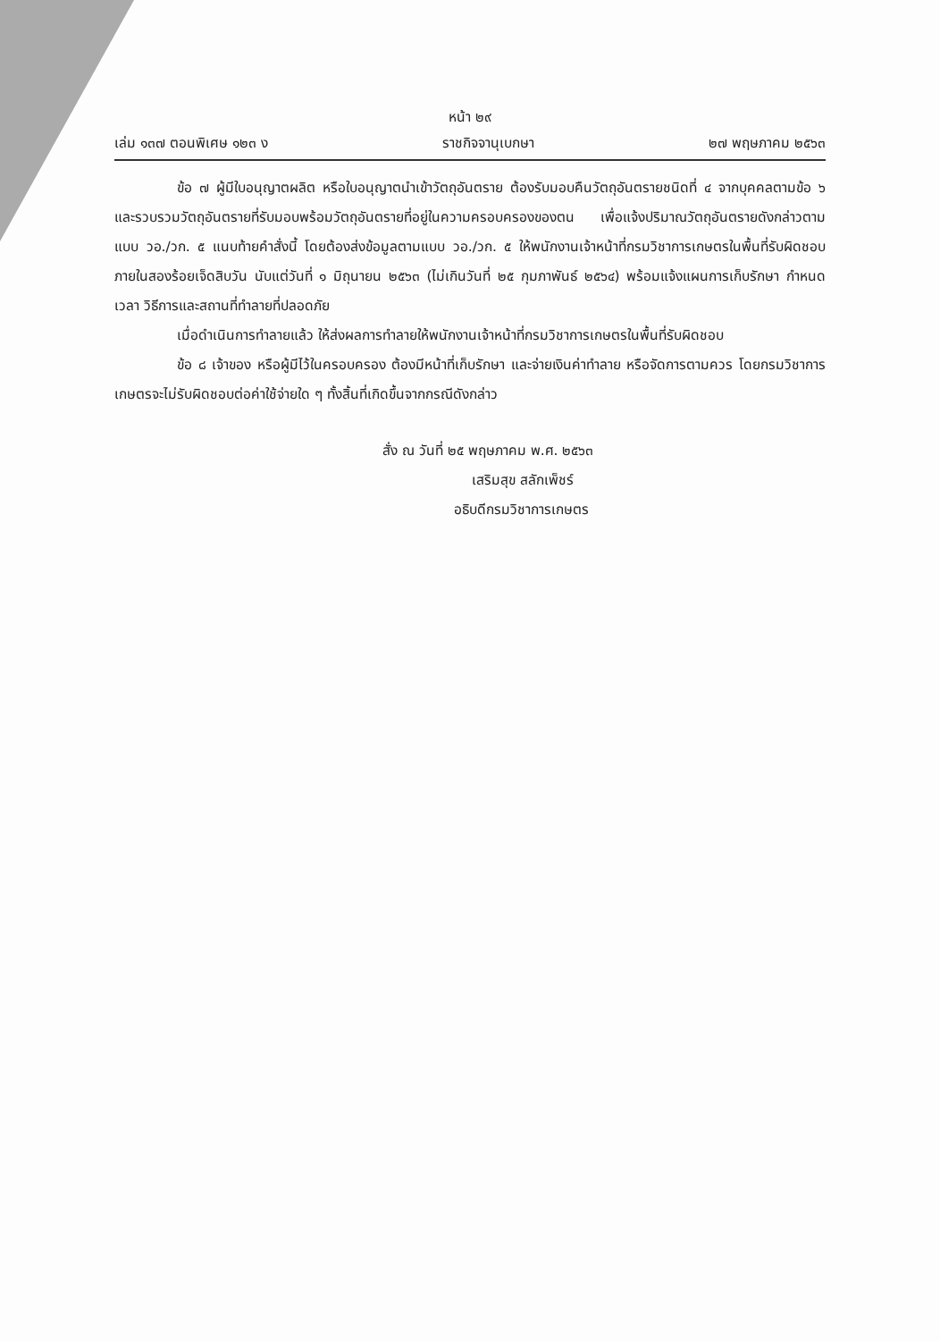หน้า ๒๙
เล่ม ๑๓๗ ตอนพิเศษ ๑๒๓ ง ราชกิจจานุเบกษา ๒๗ พฤษภาคม ๒๕๖๓
ข้อ ๗ ผู้มีใบอนุญาตผลิต หรือใบอนุญาตนำเข้าวัตถุอันตราย ต้องรับมอบคืนวัตถุอันตรายชนิดที่ ๔ จากบุคคลตามข้อ ๖ และรวบรวมวัตถุอันตรายที่รับมอบพร้อมวัตถุอันตรายที่อยู่ในความครอบครองของตน เพื่อแจ้งปริมาณวัตถุอันตรายดังกล่าวตามแบบ วอ./วก. ๕ แนบท้ายคำสั่งนี้ โดยต้องส่งข้อมูลตามแบบ วอ./วก. ๕ ให้พนักงานเจ้าหน้าที่กรมวิชาการเกษตรในพื้นที่รับผิดชอบ ภายในสองร้อยเจ็ดสิบวัน นับแต่วันที่ ๑ มิถุนายน ๒๕๖๓ (ไม่เกินวันที่ ๒๕ กุมภาพันธ์ ๒๕๖๔) พร้อมแจ้งแผนการเก็บรักษา กำหนดเวลา วิธีการและสถานที่ทำลายที่ปลอดภัย
เมื่อดำเนินการทำลายแล้ว ให้ส่งผลการทำลายให้พนักงานเจ้าหน้าที่กรมวิชาการเกษตรในพื้นที่รับผิดชอบ
ข้อ ๘ เจ้าของ หรือผู้มีไว้ในครอบครอง ต้องมีหน้าที่เก็บรักษา และจ่ายเงินค่าทำลาย หรือจัดการตามควร โดยกรมวิชาการเกษตรจะไม่รับผิดชอบต่อค่าใช้จ่ายใด ๆ ทั้งสิ้นที่เกิดขึ้นจากกรณีดังกล่าว
สั่ง ณ วันที่ ๒๕ พฤษภาคม พ.ศ. ๒๕๖๓
เสริมสุข สลักเพ็ชร์
อธิบดีกรมวิชาการเกษตร